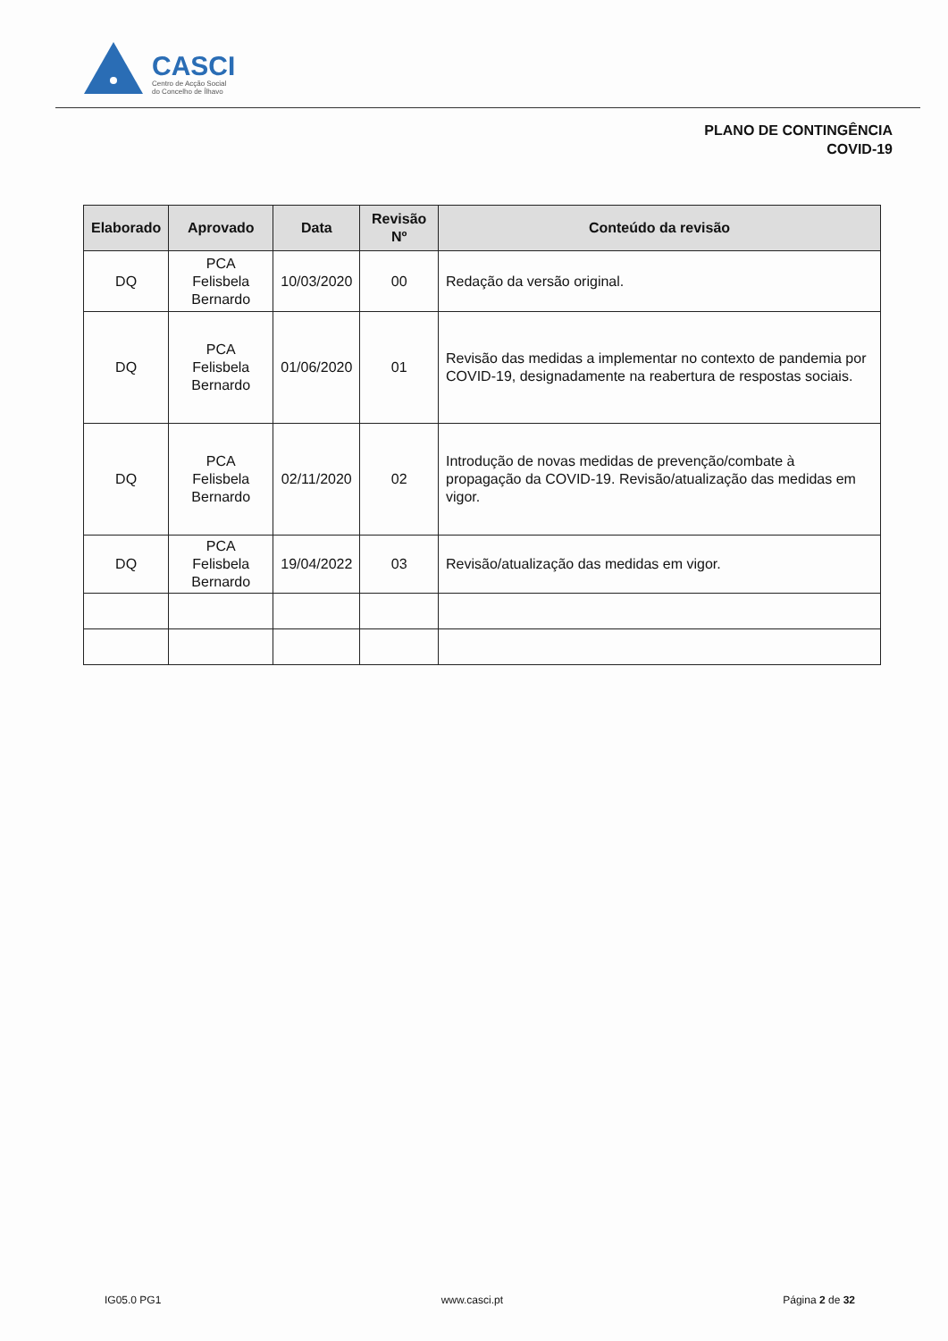CASCI
Centro de Acção Social
do Concelho de Ílhavo
PLANO DE CONTINGÊNCIA
COVID-19
| Elaborado | Aprovado | Data | Revisão Nº | Conteúdo da revisão |
| --- | --- | --- | --- | --- |
| DQ | PCA Felisbela Bernardo | 10/03/2020 | 00 | Redação da versão original. |
| DQ | PCA Felisbela Bernardo | 01/06/2020 | 01 | Revisão das medidas a implementar no contexto de pandemia por COVID-19, designadamente na reabertura de respostas sociais. |
| DQ | PCA Felisbela Bernardo | 02/11/2020 | 02 | Introdução de novas medidas de prevenção/combate à propagação da COVID-19. Revisão/atualização das medidas em vigor. |
| DQ | PCA Felisbela Bernardo | 19/04/2022 | 03 | Revisão/atualização das medidas em vigor. |
IG05.0 PG1 www.casci.pt Página 2 de 32